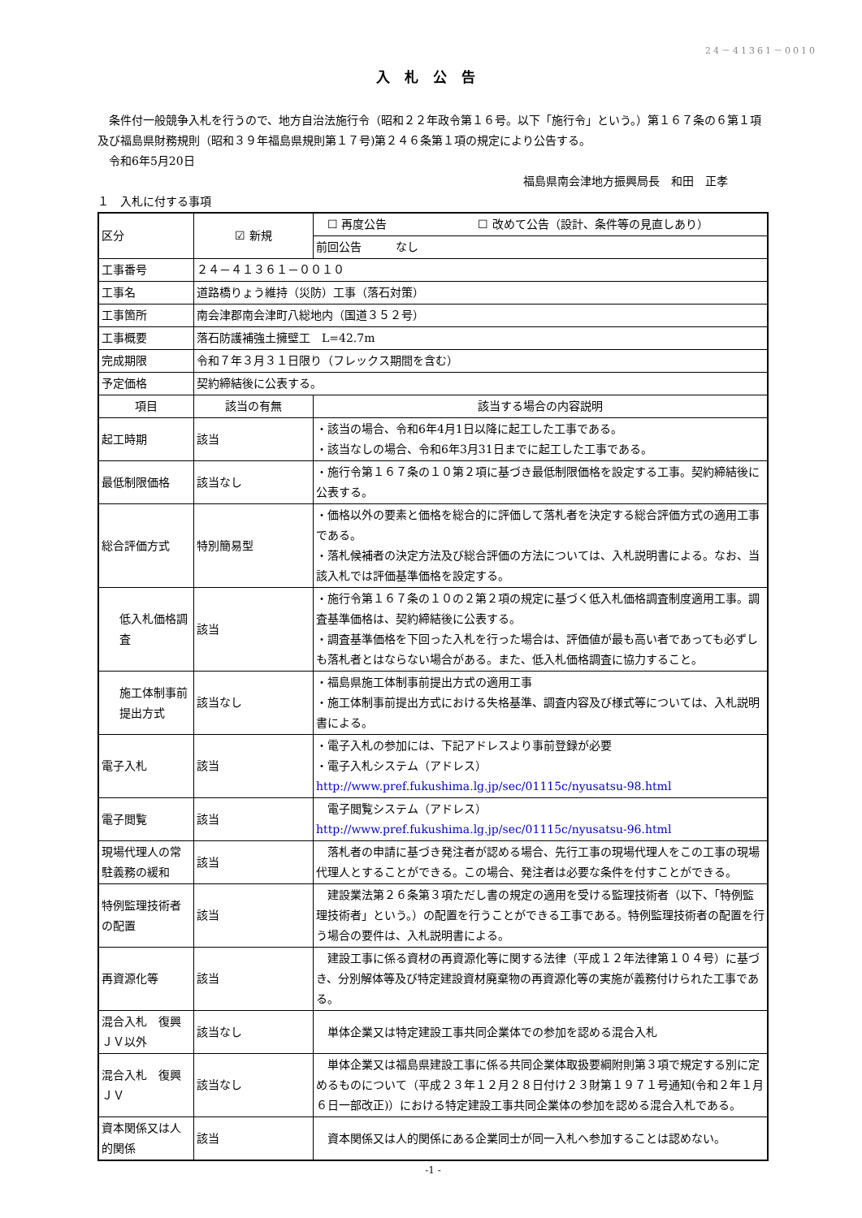24－41361－0010
入札公告
　条件付一般競争入札を行うので、地方自治法施行令（昭和２２年政令第１６号。以下「施行令」という。）第１６７条の６第１項及び福島県財務規則（昭和３９年福島県規則第１７号)第２４６条第１項の規定により公告する。
　令和6年5月20日
福島県南会津地方振興局長　和田　正孝
１　入札に付する事項
| 区分 | ☑ 新規 | ☐ 再度公告 ☐ 改めて公告（設計、条件等の見直しあり） | |
| | | 前回公告 なし | |
| 工事番号 | ２４－４１３６１－００１０ | | |
| 工事名 | 道路橋りょう維持（災防）工事（落石対策） | | |
| 工事箇所 | 南会津郡南会津町八総地内（国道３５２号） | | |
| 工事概要 | 落石防護補強土擁壁工 L=42.7m | | |
| 完成期限 | 令和７年３月３１日限り（フレックス期間を含む） | | |
| 予定価格 | 契約締結後に公表する。 | | |
| 項目 | 該当の有無 | | 該当する場合の内容説明 |
| 起工時期 | 該当 | | ・該当の場合、令和6年4月1日以降に起工した工事である。 ・該当なしの場合、令和6年3月31日までに起工した工事である。 |
| 最低制限価格 | 該当なし | | ・施行令第１６７条の１０第２項に基づき最低制限価格を設定する工事。契約締結後に公表する。 |
| 総合評価方式 | 特別簡易型 | | ・価格以外の要素と価格を総合的に評価して落札者を決定する総合評価方式の適用工事である。 ・落札候補者の決定方法及び総合評価の方法については、入札説明書による。なお、当該入札では評価基準価格を設定する。 |
| 低入札価格調査 | 該当 | | ・施行令第１６７条の１０の２第２項の規定に基づく低入札価格調査制度適用工事。調査基準価格は、契約締結後に公表する。 ・調査基準価格を下回った入札を行った場合は、評価値が最も高い者であっても必ずしも落札者とはならない場合がある。また、低入札価格調査に協力すること。 |
| 施工体制事前提出方式 | 該当なし | | ・福島県施工体制事前提出方式の適用工事 ・施工体制事前提出方式における失格基準、調査内容及び様式等については、入札説明書による。 |
| 電子入札 | 該当 | | ・電子入札の参加には、下記アドレスより事前登録が必要 ・電子入札システム（アドレス） http://www.pref.fukushima.lg.jp/sec/01115c/nyusatsu-98.html |
| 電子閲覧 | 該当 | | 電子閲覧システム（アドレス） http://www.pref.fukushima.lg.jp/sec/01115c/nyusatsu-96.html |
| 現場代理人の常駐義務の緩和 | 該当 | | 落札者の申請に基づき発注者が認める場合、先行工事の現場代理人をこの工事の現場代理人とすることができる。この場合、発注者は必要な条件を付すことができる。 |
| 特例監理技術者の配置 | 該当 | | 建設業法第２６条第３項ただし書の規定の適用を受ける監理技術者（以下、「特例監理技術者」という。）の配置を行うことができる工事である。特例監理技術者の配置を行う場合の要件は、入札説明書による。 |
| 再資源化等 | 該当 | | 建設工事に係る資材の再資源化等に関する法律（平成１２年法律第１０４号）に基づき、分別解体等及び特定建設資材廃棄物の再資源化等の実施が義務付けられた工事である。 |
| 混合入札 復興ＪＶ以外 | 該当なし | | 単体企業又は特定建設工事共同企業体での参加を認める混合入札 |
| 混合入札 復興ＪＶ | 該当なし | | 単体企業又は福島県建設工事に係る共同企業体取扱要綱附則第３項で規定する別に定めるものについて（平成２３年１２月２８日付け２３財第１９７１号通知(令和２年１月６日一部改正)）における特定建設工事共同企業体の参加を認める混合入札である。 |
| 資本関係又は人的関係 | 該当 | | 資本関係又は人的関係にある企業同士が同一入札へ参加することは認めない。 |
-1 -